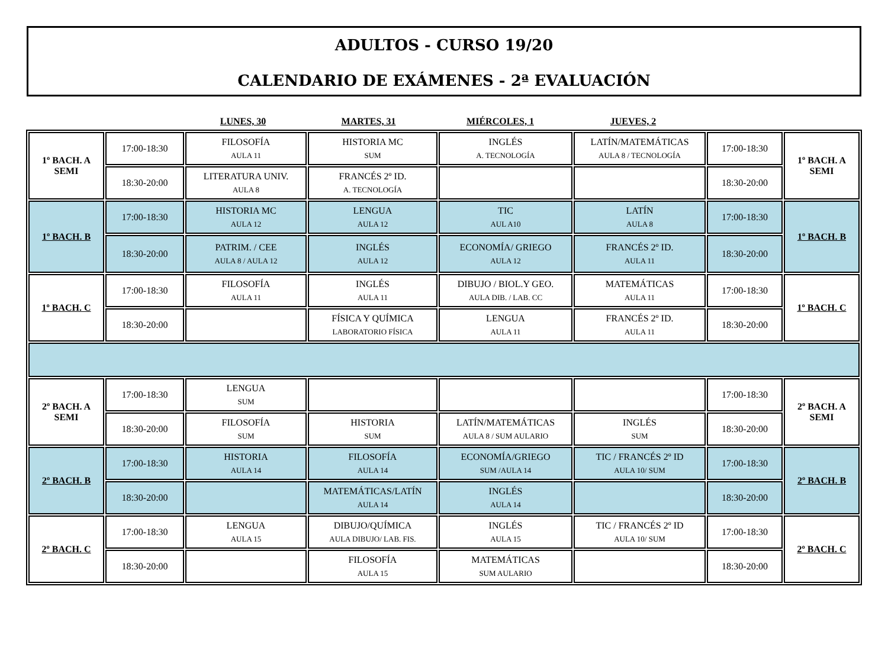ADULTOS - CURSO 19/20
CALENDARIO DE EXÁMENES - 2ª EVALUACIÓN
| | | LUNES, 30 | MARTES, 31 | MIÉRCOLES, 1 | JUEVES, 2 | | |
| 1º BACH. A SEMI | 17:00-18:30 | FILOSOFÍA AULA 11 | HISTORIA MC SUM | INGLÉS A. TECNOLOGÍA | LATÍN/MATEMÁTICAS AULA 8 / TECNOLOGÍA | 17:00-18:30 | 1º BACH. A SEMI |
| | 18:30-20:00 | LITERATURA UNIV. AULA 8 | FRANCÉS 2º ID. A. TECNOLOGÍA | | | 18:30-20:00 | |
| 1º BACH. B | 17:00-18:30 | HISTORIA MC AULA 12 | LENGUA AULA 12 | TIC AUL A10 | LATÍN AULA 8 | 17:00-18:30 | 1º BACH. B |
| | 18:30-20:00 | PATRIM. / CEE AULA 8 / AULA 12 | INGLÉS AULA 12 | ECONOMÍA/ GRIEGO AULA 12 | FRANCÉS 2º ID. AULA 11 | 18:30-20:00 | |
| 1º BACH. C | 17:00-18:30 | FILOSOFÍA AULA 11 | INGLÉS AULA 11 | DIBUJO / BIOL.Y GEO. AULA DIB. / LAB. CC | MATEMÁTICAS AULA 11 | 17:00-18:30 | 1º BACH. C |
| | 18:30-20:00 | | FÍSICA Y QUÍMICA LABORATORIO FÍSICA | LENGUA AULA 11 | FRANCÉS 2º ID. AULA 11 | 18:30-20:00 | |
| 2º BACH. A SEMI | 17:00-18:30 | LENGUA SUM | | | | 17:00-18:30 | 2º BACH. A SEMI |
| | 18:30-20:00 | FILOSOFÍA SUM | HISTORIA SUM | LATÍN/MATEMÁTICAS AULA 8 / SUM AULARIO | INGLÉS SUM | 18:30-20:00 | |
| 2º BACH. B | 17:00-18:30 | HISTORIA AULA 14 | FILOSOFÍA AULA 14 | ECONOMÍA/GRIEGO SUM /AULA 14 | TIC / FRANCÉS 2º ID AULA 10/ SUM | 17:00-18:30 | 2º BACH. B |
| | 18:30-20:00 | | MATEMÁTICAS/LATÍN AULA 14 | INGLÉS AULA 14 | | 18:30-20:00 | |
| 2º BACH. C | 17:00-18:30 | LENGUA AULA 15 | DIBUJO/QUÍMICA AULA DIBUJO/ LAB. FIS. | INGLÉS AULA 15 | TIC / FRANCÉS 2º ID AULA 10/ SUM | 17:00-18:30 | 2º BACH. C |
| | 18:30-20:00 | | FILOSOFÍA AULA 15 | MATEMÁTICAS SUM AULARIO | | 18:30-20:00 | |